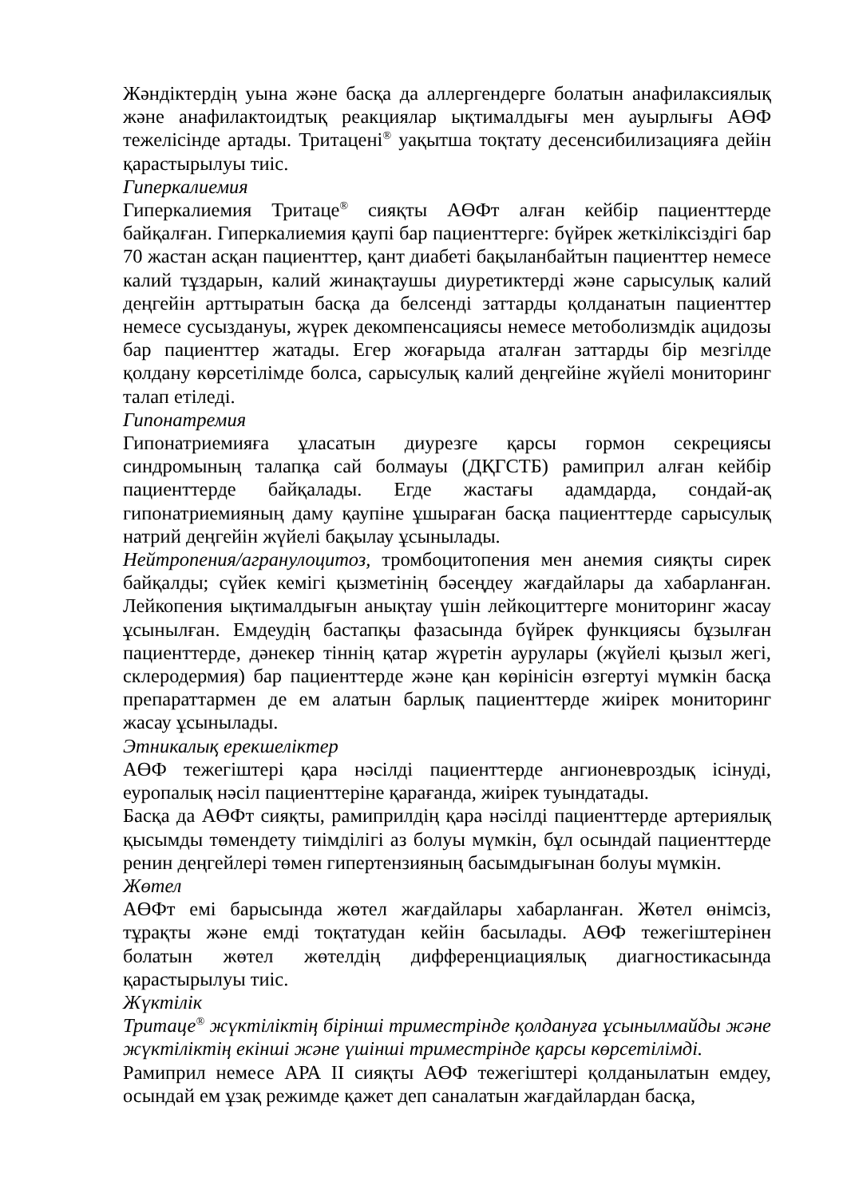Жәндіктердің уына және басқа да аллергендерге болатын анафилаксиялық және анафилактоидтық реакциялар ықтималдығы мен ауырлығы АӨФ тежелісінде артады. Тритацені<sup>®</sup> уақытша тоқтату десенсибилизацияға дейін қарастырылуы тиіс.
Гиперкалиемия
Гиперкалиемия Тритаце<sup>®</sup> сияқты АӨФт алған кейбір пациенттерде байқалған. Гиперкалиемия қаупі бар пациенттерге: бүйрек жеткіліксіздігі бар 70 жастан асқан пациенттер, қант диабеті бақыланбайтын пациенттер немесе калий тұздарын, калий жинақтаушы диуретиктерді және сарысулық калий деңгейін арттыратын басқа да белсенді заттарды қолданатын пациенттер немесе сусыздануы, жүрек декомпенсациясы немесе метоболизмдік ацидозы бар пациенттер жатады. Егер жоғарыда аталған заттарды бір мезгілде қолдану көрсетілімде болса, сарысулық калий деңгейіне жүйелі мониторинг талап етіледі.
Гипонатремия
Гипонатриемияға ұласатын диурезге қарсы гормон секрециясы синдромының талапқа сай болмауы (ДҚГСТБ) рамиприл алған кейбір пациенттерде байқалады. Егде жастағы адамдарда, сондай-ақ гипонатриемияның даму қаупіне ұшыраған басқа пациенттерде сарысулық натрий деңгейін жүйелі бақылау ұсынылады.
Нейтропения/агранулоцитоз, тромбоцитопения мен анемия сияқты сирек байқалды; сүйек кемігі қызметінің бәсеңдеу жағдайлары да хабарланған. Лейкопения ықтималдығын анықтау үшін лейкоциттерге мониторинг жасау ұсынылған. Емдеудің бастапқы фазасында бүйрек функциясы бұзылған пациенттерде, дәнекер тіннің қатар жүретін аурулары (жүйелі қызыл жегі, склеродермия) бар пациенттерде және қан көрінісін өзгертуі мүмкін басқа препараттармен де ем алатын барлық пациенттерде жиірек мониторинг жасау ұсынылады.
Этникалық ерекшеліктер
АӨФ тежегіштері қара нәсілді пациенттерде ангионевроздық ісінуді, еуропалық нәсіл пациенттеріне қарағанда, жиірек туындатады.
Басқа да АӨФт сияқты, рамиприлдің қара нәсілді пациенттерде артериялық қысымды төмендету тиімділігі аз болуы мүмкін, бұл осындай пациенттерде ренин деңгейлері төмен гипертензияның басымдығынан болуы мүмкін.
Жөтел
АӨФт емі барысында жөтел жағдайлары хабарланған. Жөтел өнімсіз, тұрақты және емді тоқтатудан кейін басылады. АӨФ тежегіштерінен болатын жөтел жөтелдің дифференциациялық диагностикасында қарастырылуы тиіс.
Жүктілік
Тритаце<sup>®</sup> жүктіліктің бірінші триместрінде қолдануға ұсынылмайды және жүктіліктің екінші және үшінші триместрінде қарсы көрсетілімді.
Рамиприл немесе АРА II сияқты АӨФ тежегіштері қолданылатын емдеу, осындай ем ұзақ режимде қажет деп саналатын жағдайлардан басқа,